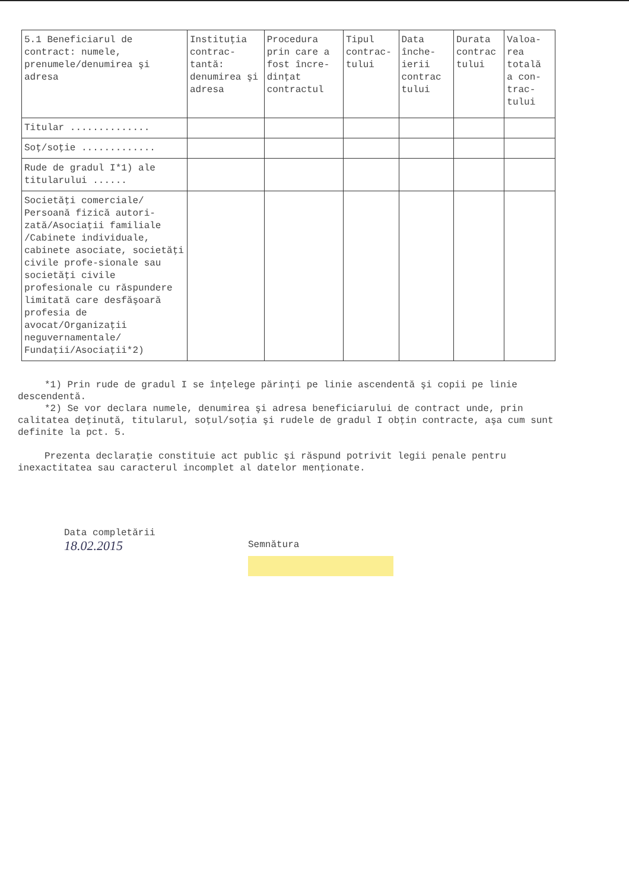| 5.1 Beneficiarul de contract: numele, prenumele/denumirea şi adresa | Instituţia contrac-tantă: denumirea şi adresa | Procedura prin care a fost încre-dinţat contractul | Tipul contrac-tului | Data înche-ierii contrac tului | Durata contrac tului | Valoa-rea totală a con-trac-tului |
| --- | --- | --- | --- | --- | --- | --- |
| Titular .............. | | | | | | |
| Soţ/soţie ............. | | | | | | |
| Rude de gradul I*1) ale titularului ...... | | | | | | |
| Societăţi comerciale/ Persoană fizică autori-zată/Asociaţii familiale /Cabinete individuale, cabinete asociate, societăţi civile profe-sionale sau societăţi civile profesionale cu răspundere limitată care desfăşoară profesia de avocat/Organizaţii neguvernamentale/ Fundaţii/Asociaţii*2) | | | | | | |
*1) Prin rude de gradul I se înţelege părinţi pe linie ascendentă şi copii pe linie descendentă.
*2) Se vor declara numele, denumirea şi adresa beneficiarului de contract unde, prin calitatea deţinută, titularul, soţul/soţia şi rudele de gradul I obţin contracte, aşa cum sunt definite la pct. 5.
Prezenta declaraţie constituie act public şi răspund potrivit legii penale pentru inexactitatea sau caracterul incomplet al datelor menţionate.
Data completării
18.02.2015
Semnătura